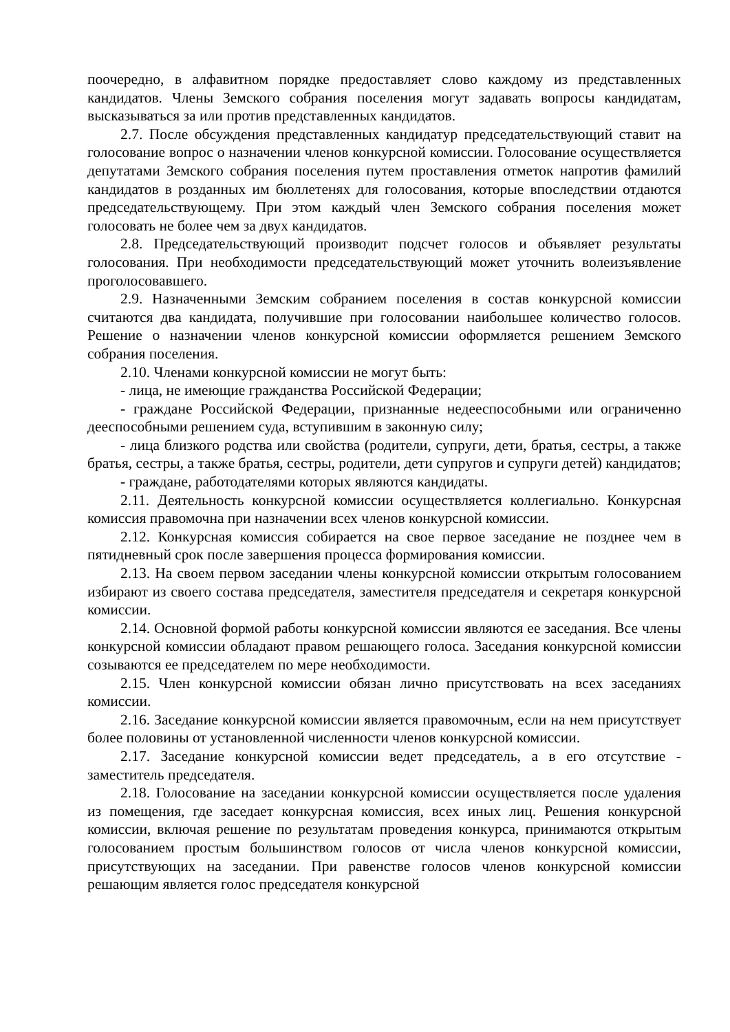поочередно, в алфавитном порядке предоставляет слово каждому из представленных кандидатов. Члены Земского собрания поселения могут задавать вопросы кандидатам, высказываться за или против представленных кандидатов.
2.7. После обсуждения представленных кандидатур председательствующий ставит на голосование вопрос о назначении членов конкурсной комиссии. Голосование осуществляется депутатами Земского собрания поселения путем проставления отметок напротив фамилий кандидатов в розданных им бюллетенях для голосования, которые впоследствии отдаются председательствующему. При этом каждый член Земского собрания поселения может голосовать не более чем за двух кандидатов.
2.8. Председательствующий производит подсчет голосов и объявляет результаты голосования. При необходимости председательствующий может уточнить волеизъявление проголосовавшего.
2.9. Назначенными Земским собранием поселения в состав конкурсной комиссии считаются два кандидата, получившие при голосовании наибольшее количество голосов. Решение о назначении членов конкурсной комиссии оформляется решением Земского собрания поселения.
2.10. Членами конкурсной комиссии не могут быть:
- лица, не имеющие гражданства Российской Федерации;
- граждане Российской Федерации, признанные недееспособными или ограниченно дееспособными решением суда, вступившим в законную силу;
- лица близкого родства или свойства (родители, супруги, дети, братья, сестры, а также братья, сестры, а также братья, сестры, родители, дети супругов и супруги детей) кандидатов;
- граждане, работодателями которых являются кандидаты.
2.11. Деятельность конкурсной комиссии осуществляется коллегиально. Конкурсная комиссия правомочна при назначении всех членов конкурсной комиссии.
2.12. Конкурсная комиссия собирается на свое первое заседание не позднее чем в пятидневный срок после завершения процесса формирования комиссии.
2.13. На своем первом заседании члены конкурсной комиссии открытым голосованием избирают из своего состава председателя, заместителя председателя и секретаря конкурсной комиссии.
2.14. Основной формой работы конкурсной комиссии являются ее заседания. Все члены конкурсной комиссии обладают правом решающего голоса. Заседания конкурсной комиссии созываются ее председателем по мере необходимости.
2.15. Член конкурсной комиссии обязан лично присутствовать на всех заседаниях комиссии.
2.16. Заседание конкурсной комиссии является правомочным, если на нем присутствует более половины от установленной численности членов конкурсной комиссии.
2.17. Заседание конкурсной комиссии ведет председатель, а в его отсутствие - заместитель председателя.
2.18. Голосование на заседании конкурсной комиссии осуществляется после удаления из помещения, где заседает конкурсная комиссия, всех иных лиц. Решения конкурсной комиссии, включая решение по результатам проведения конкурса, принимаются открытым голосованием простым большинством голосов от числа членов конкурсной комиссии, присутствующих на заседании. При равенстве голосов членов конкурсной комиссии решающим является голос председателя конкурсной